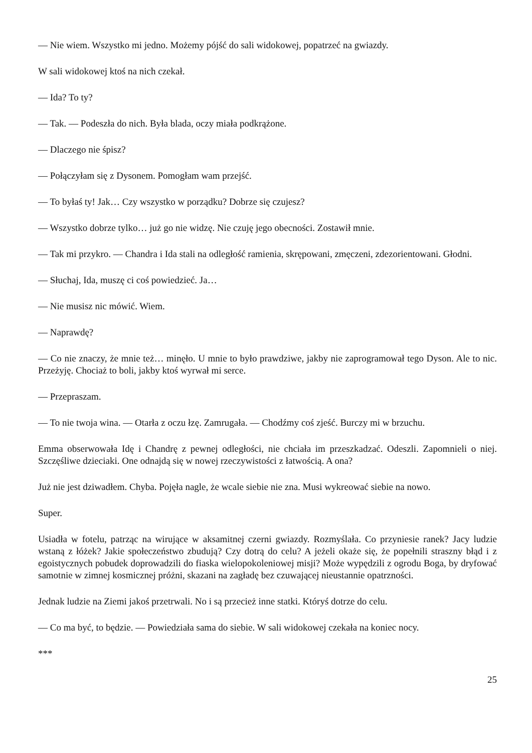— Nie wiem. Wszystko mi jedno. Możemy pójść do sali widokowej, popatrzeć na gwiazdy.
W sali widokowej ktoś na nich czekał.
— Ida? To ty?
— Tak. — Podeszła do nich. Była blada, oczy miała podkrążone.
— Dlaczego nie śpisz?
— Połączyłam się z Dysonem. Pomogłam wam przejść.
— To byłaś ty! Jak… Czy wszystko w porządku? Dobrze się czujesz?
— Wszystko dobrze tylko… już go nie widzę. Nie czuję jego obecności. Zostawił mnie.
— Tak mi przykro. — Chandra i Ida stali na odległość ramienia, skrępowani, zmęczeni, zdezorientowani. Głodni.
— Słuchaj, Ida, muszę ci coś powiedzieć. Ja…
— Nie musisz nic mówić. Wiem.
— Naprawdę?
— Co nie znaczy, że mnie też… minęło. U mnie to było prawdziwe, jakby nie zaprogramował tego Dyson. Ale to nic. Przeżyję. Chociaż to boli, jakby ktoś wyrwał mi serce.
— Przepraszam.
— To nie twoja wina. — Otarła z oczu łzę. Zamrugała. — Chodźmy coś zjeść. Burczy mi w brzuchu.
Emma obserwowała Idę i Chandrę z pewnej odległości, nie chciała im przeszkadzać. Odeszli. Zapomnieli o niej. Szczęśliwe dzieciaki. One odnajdą się w nowej rzeczywistości z łatwością. A ona?
Już nie jest dziwadłem. Chyba. Pojęła nagle, że wcale siebie nie zna. Musi wykreować siebie na nowo.
Super.
Usiadła w fotelu, patrząc na wirujące w aksamitnej czerni gwiazdy. Rozmyślała. Co przyniesie ranek? Jacy ludzie wstaną z łóżek? Jakie społeczeństwo zbudują? Czy dotrą do celu? A jeżeli okaże się, że popełnili straszny błąd i z egoistycznych pobudek doprowadzili do fiaska wielopokoleniowej misji? Może wypędzili z ogrodu Boga, by dryfować samotnie w zimnej kosmicznej próżni, skazani na zagładę bez czuwającej nieustannie opatrzności.
Jednak ludzie na Ziemi jakoś przetrwali. No i są przecież inne statki. Któryś dotrze do celu.
— Co ma być, to będzie. — Powiedziała sama do siebie. W sali widokowej czekała na koniec nocy.
***
25